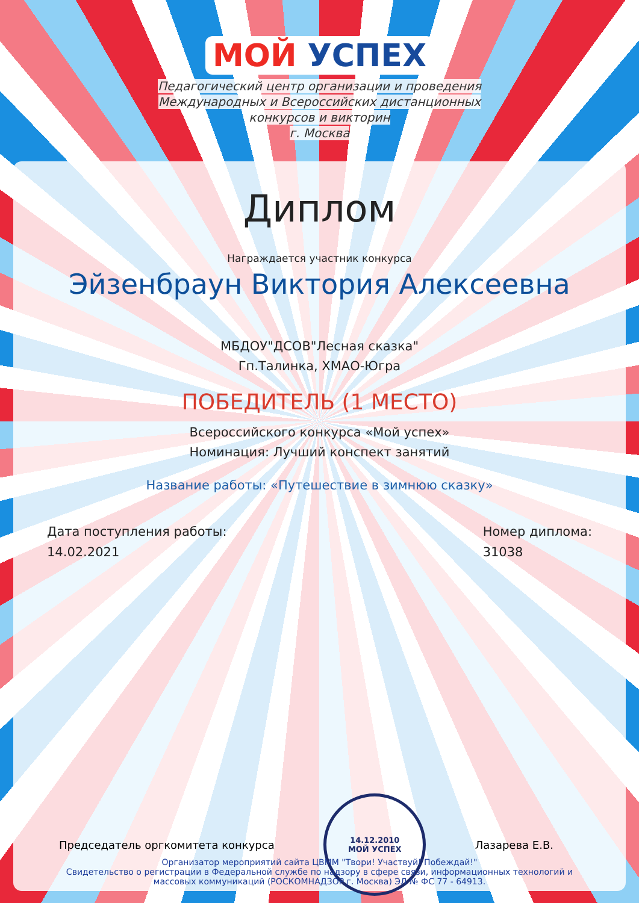МОЙ УСПЕХ
Педагогический центр организации и проведения
Международных и Всероссийских дистанционных
конкурсов и викторин
г. Москва
Диплом
Награждается участник конкурса
Эйзенбраун Виктория Алексеевна
МБДОУ"ДСОВ"Лесная сказка"
Гп.Талинка, ХМАО-Югра
ПОБЕДИТЕЛЬ (1 МЕСТО)
Всероссийского конкурса «Мой успех»
Номинация: Лучший конспект занятий
Название работы: «Путешествие в зимнюю сказку»
Дата поступления работы:
14.02.2021
Номер диплома:
31038
Председатель оргкомитета конкурса
14.12.2010
МОЙ УСПЕХ
Лазарева Е.В.
Организатор мероприятий сайта ЦВММ "Твори! Участвуй! Побеждай!"
Свидетельство о регистрации в Федеральной службе по надзору в сфере связи, информационных технологий и
массовых коммуникаций (РОСКОМНАДЗОР г. Москва) ЭЛ № ФС 77 - 64913.